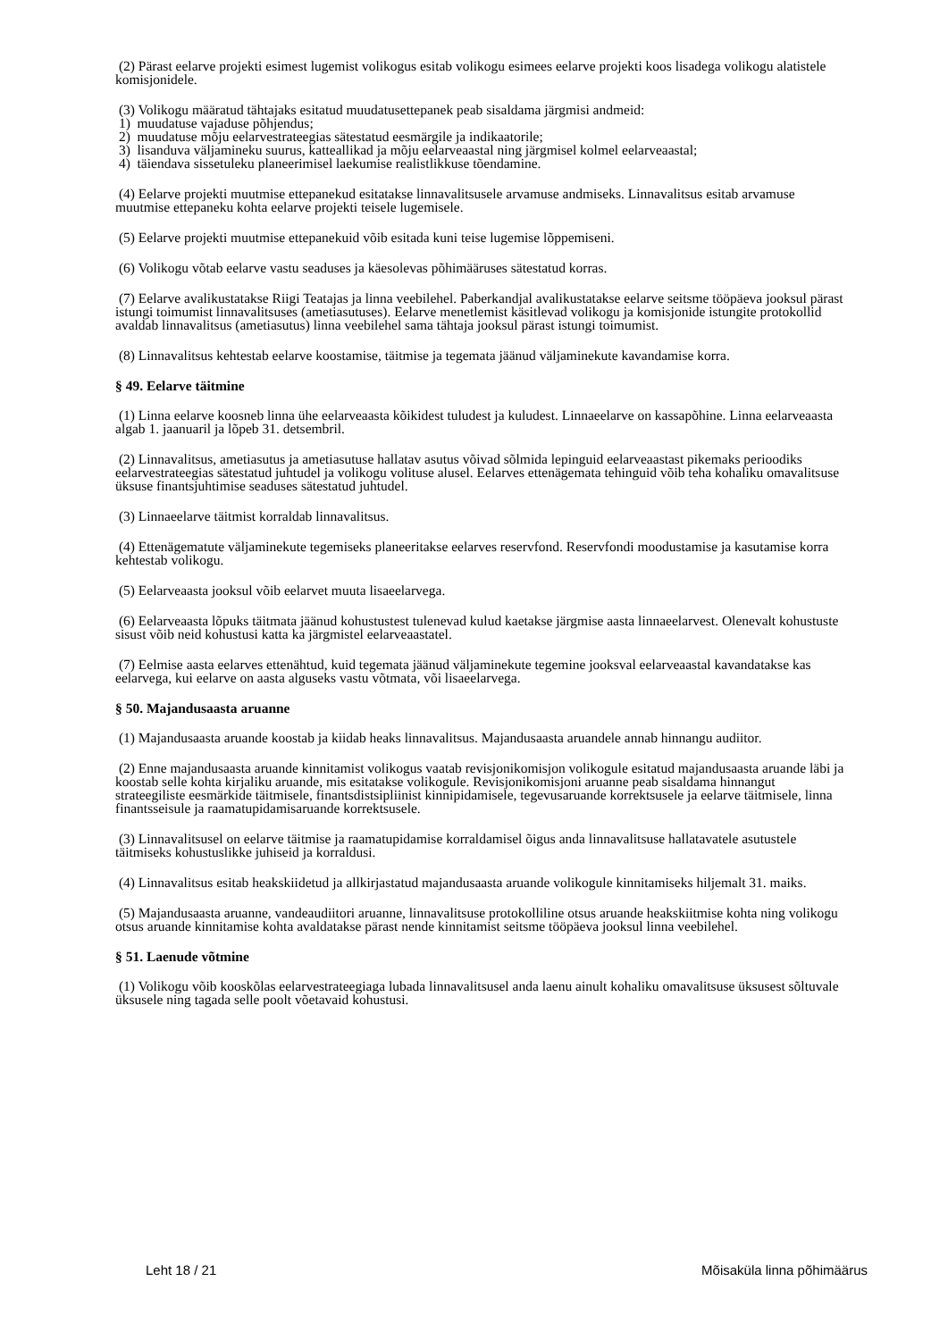(2) Pärast eelarve projekti esimest lugemist volikogus esitab volikogu esimees eelarve projekti koos lisadega volikogu alatistele komisjonidele.
(3) Volikogu määratud tähtajaks esitatud muudatusettepanek peab sisaldama järgmisi andmeid:
1) muudatuse vajaduse põhjendus;
2) muudatuse mõju eelarvestrateegias sätestatud eesmärgile ja indikaatorile;
3) lisanduva väljamineku suurus, katteallikad ja mõju eelarveaastal ning järgmisel kolmel eelarveaastal;
4) täiendava sissetuleku planeerimisel laekumise realistlikkuse tõendamine.
(4) Eelarve projekti muutmise ettepanekud esitatakse linnavalitsusele arvamuse andmiseks. Linnavalitsus esitab arvamuse muutmise ettepaneku kohta eelarve projekti teisele lugemisele.
(5) Eelarve projekti muutmise ettepanekuid võib esitada kuni teise lugemise lõppemiseni.
(6) Volikogu võtab eelarve vastu seaduses ja käesolevas põhimääruses sätestatud korras.
(7) Eelarve avalikustatakse Riigi Teatajas ja linna veebilehel. Paberkandjal avalikustatakse eelarve seitsme tööpäeva jooksul pärast istungi toimumist linnavalitsuses (ametiasutuses). Eelarve menetlemist käsitlevad volikogu ja komisjonide istungite protokollid avaldab linnavalitsus (ametiasutus) linna veebilehel sama tähtaja jooksul pärast istungi toimumist.
(8) Linnavalitsus kehtestab eelarve koostamise, täitmise ja tegemata jäänud väljaminekute kavandamise korra.
§ 49. Eelarve täitmine
(1) Linna eelarve koosneb linna ühe eelarveaasta kõikidest tuludest ja kuludest. Linnaeelarve on kassapõhine. Linna eelarveaasta algab 1. jaanuaril ja lõpeb 31. detsembril.
(2) Linnavalitsus, ametiasutus ja ametiasutuse hallatav asutus võivad sõlmida lepinguid eelarveaastast pikemaks perioodiks eelarvestrateegias sätestatud juhtudel ja volikogu volituse alusel. Eelarves ettenägematа tehinguid võib teha kohaliku omavalitsuse üksuse finantsjuhtimise seaduses sätestatud juhtudel.
(3) Linnaeelarve täitmist korraldab linnavalitsus.
(4) Ettenägematute väljaminekute tegemiseks planeeritakse eelarves reservfond. Reservfondi moodustamise ja kasutamise korra kehtestab volikogu.
(5) Eelarveaasta jooksul võib eelarvet muuta lisaeelarvega.
(6) Eelarveaasta lõpuks täitmata jäänud kohustustest tulenevad kulud kaetakse järgmise aasta linnaeelarvest. Olenevalt kohustuste sisust võib neid kohustusi katta ka järgmistel eelarveaastatel.
(7) Eelmise aasta eelarves ettenähtud, kuid tegemata jäänud väljaminekute tegemine jooksval eelarveaastal kavandatakse kas eelarvega, kui eelarve on aasta alguseks vastu võtmata, või lisaeelarvega.
§ 50. Majandusaasta aruanne
(1) Majandusaasta aruande koostab ja kiidab heaks linnavalitsus. Majandusaasta aruandele annab hinnangu audiitor.
(2) Enne majandusaasta aruande kinnitamist volikogus vaatab revisjonikomisjon volikogule esitatud majandusaasta aruande läbi ja koostab selle kohta kirjaliku aruande, mis esitatakse volikogule. Revisjonikomisjoni aruanne peab sisaldama hinnangut strateegiliste eesmärkide täitmisele, finantsdistsipliinist kinnipidamisele, tegevusaruande korrektsusele ja eelarve täitmisele, linna finantsseisule ja raamatupidamisaruande korrektsusele.
(3) Linnavalitsusel on eelarve täitmise ja raamatupidamise korraldamisel õigus anda linnavalitsuse hallatavatele asutustele täitmiseks kohustuslikke juhiseid ja korraldusi.
(4) Linnavalitsus esitab heakskiidetud ja allkirjastatud majandusaasta aruande volikogule kinnitamiseks hiljemalt 31. maiks.
(5) Majandusaasta aruanne, vandeaudiitori aruanne, linnavalitsuse protokolliline otsus aruande heakskiitmise kohta ning volikogu otsus aruande kinnitamise kohta avaldatakse pärast nende kinnitamist seitsme tööpäeva jooksul linna veebilehel.
§ 51. Laenude võtmine
(1) Volikogu võib kooskõlas eelarvestrateegiaga lubada linnavalitsusel anda laenu ainult kohaliku omavalitsuse üksusest sõltuvale üksusele ning tagada selle poolt võetavaid kohustusi.
Leht 18 / 21 Mõisaküla linna põhimäärus